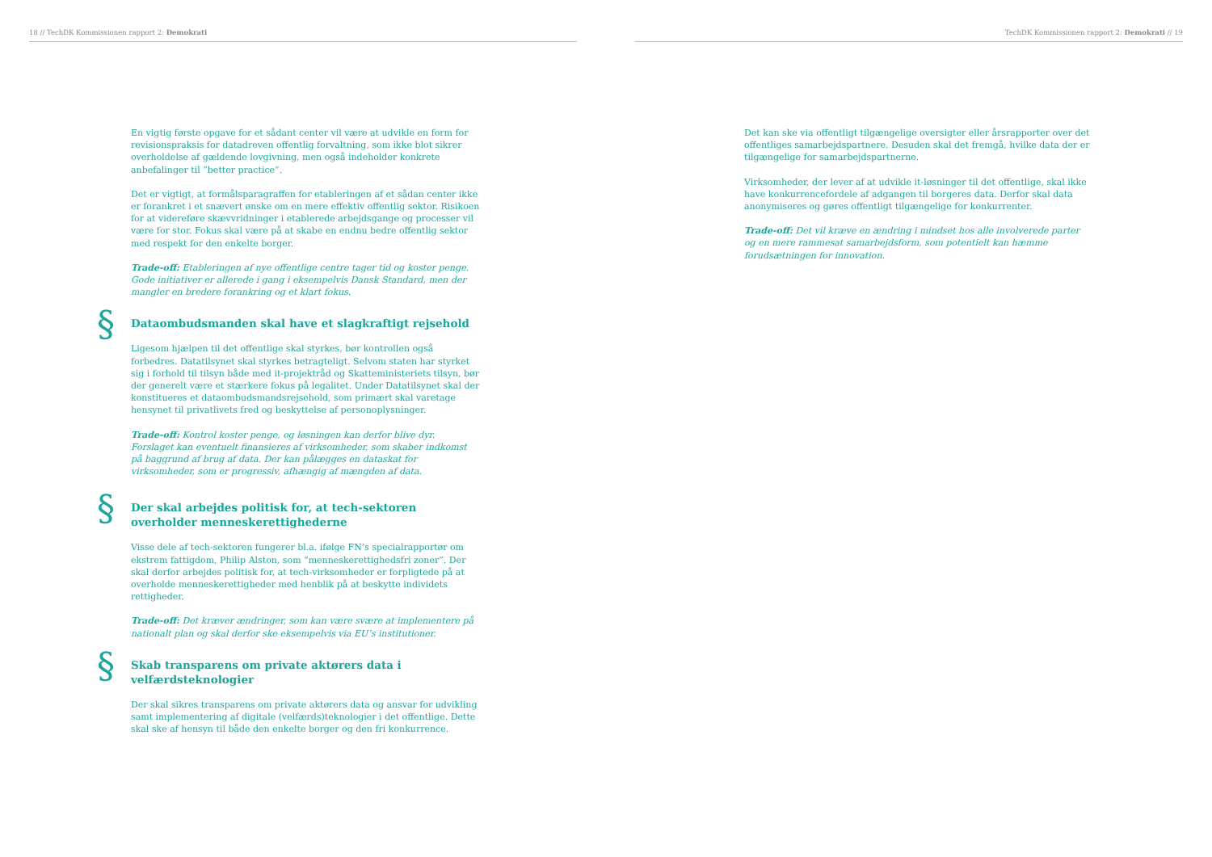18 // TechDK Kommissionen rapport 2: Demokrati
En vigtig første opgave for et sådant center vil være at udvikle en form for revisionspraksis for datadreven offentlig forvaltning, som ikke blot sikrer overholdelse af gældende lovgivning, men også indeholder konkrete anbefalinger til ”better practice”.
Det er vigtigt, at formålsparagraffen for etableringen af et sådan center ikke er forankret i et snævert ønske om en mere effektiv offentlig sektor. Risikoen for at videreføre skævvridninger i etablerede arbejdsgange og processer vil være for stor. Fokus skal være på at skabe en endnu bedre offentlig sektor med respekt for den enkelte borger.
Trade-off: Etableringen af nye offentlige centre tager tid og koster penge. Gode initiativer er allerede i gang i eksempelvis Dansk Standard, men der mangler en bredere forankring og et klart fokus.
§
Dataombudsmanden skal have et slagkraftigt rejsehold
Ligesom hjælpen til det offentlige skal styrkes, bør kontrollen også forbedres. Datatilsynet skal styrkes betragteligt. Selvom staten har styrket sig i forhold til tilsyn både med it-projektråd og Skatteministeriets tilsyn, bør der generelt være et stærkere fokus på legalitet. Under Datatilsynet skal der konstitueres et dataombudsmandsrejsehold, som primært skal varetage hensynet til privatlivets fred og beskyttelse af personoplysninger.
Trade-off: Kontrol koster penge, og løsningen kan derfor blive dyr. Forslaget kan eventuelt finansieres af virksomheder, som skaber indkomst på baggrund af brug af data. Der kan pålægges en dataskat for virksomheder, som er progressiv, afhængig af mængden af data.
§
Der skal arbejdes politisk for, at tech-sektoren
overholder menneskerettighederne
Visse dele af tech-sektoren fungerer bl.a. ifølge FN’s specialrapportør om ekstrem fattigdom, Philip Alston, som “menneskerettighedsfri zoner”. Der skal derfor arbejdes politisk for, at tech-virksomheder er forpligtede på at overholde menneskerettigheder med henblik på at beskytte individets rettigheder.
Trade-off: Det kræver ændringer, som kan være svære at implementere på nationalt plan og skal derfor ske eksempelvis via EU’s institutioner.
§
Skab transparens om private aktørers data i velfærdsteknologier
Der skal sikres transparens om private aktørers data og ansvar for udvikling samt implementering af digitale (velfærds)teknologier i det offentlige. Dette skal ske af hensyn til både den enkelte borger og den fri konkurrence.
TechDK Kommissionen rapport 2: Demokrati // 19
Det kan ske via offentligt tilgængelige oversigter eller årsrapporter over det offentliges samarbejdspartnere. Desuden skal det fremgå, hvilke data der er tilgængelige for samarbejdspartnerne.
Virksomheder, der lever af at udvikle it-løsninger til det offentlige, skal ikke have konkurrencefordele af adgangen til borgeres data. Derfor skal data anonymiseres og gøres offentligt tilgængelige for konkurrenter.
Trade-off: Det vil kræve en ændring i mindset hos alle involverede parter og en mere rammesat samarbejdsform, som potentielt kan hæmme forudsætningen for innovation.